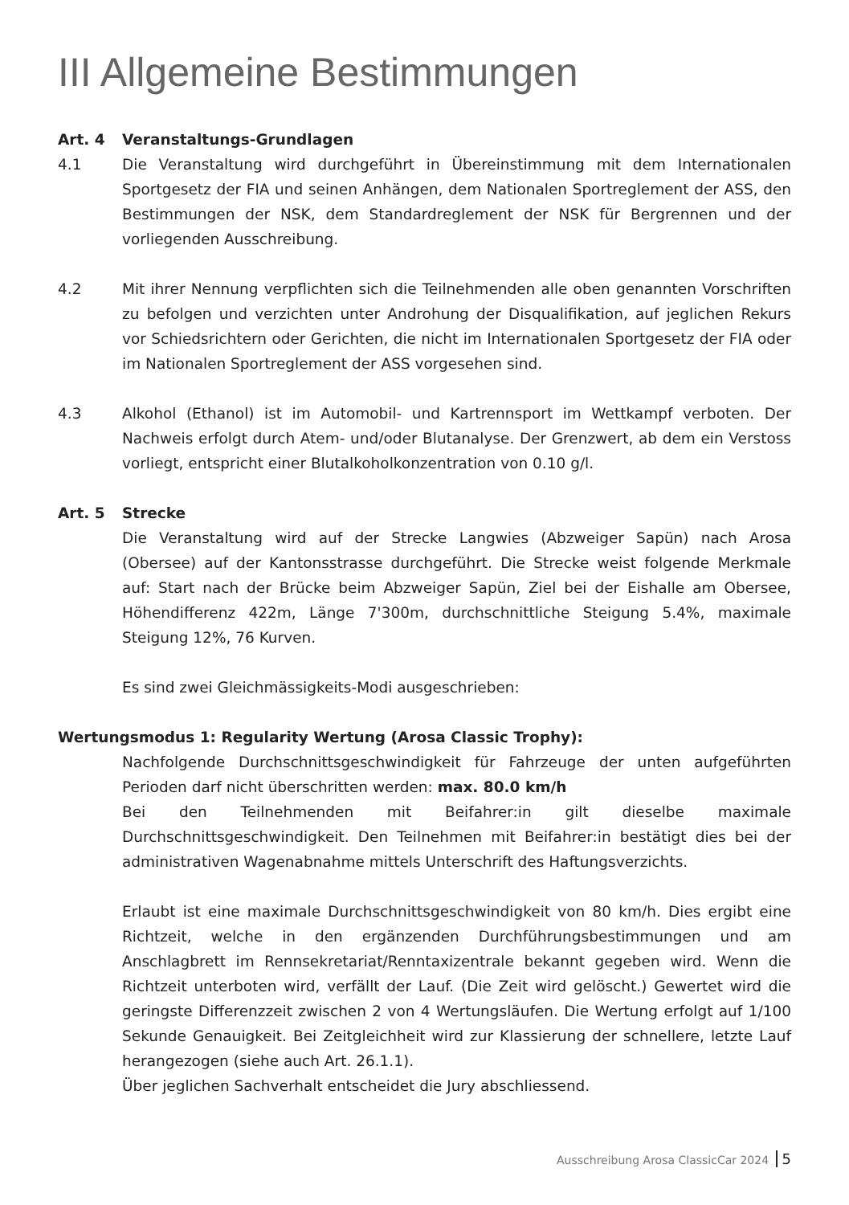III Allgemeine Bestimmungen
Art. 4 Veranstaltungs-Grundlagen
4.1 Die Veranstaltung wird durchgeführt in Übereinstimmung mit dem Internationalen Sportgesetz der FIA und seinen Anhängen, dem Nationalen Sportreglement der ASS, den Bestimmungen der NSK, dem Standardreglement der NSK für Bergrennen und der vorliegenden Ausschreibung.
4.2 Mit ihrer Nennung verpflichten sich die Teilnehmenden alle oben genannten Vorschriften zu befolgen und verzichten unter Androhung der Disqualifikation, auf jeglichen Rekurs vor Schiedsrichtern oder Gerichten, die nicht im Internationalen Sportgesetz der FIA oder im Nationalen Sportreglement der ASS vorgesehen sind.
4.3 Alkohol (Ethanol) ist im Automobil- und Kartrennsport im Wettkampf verboten. Der Nachweis erfolgt durch Atem- und/oder Blutanalyse. Der Grenzwert, ab dem ein Verstoss vorliegt, entspricht einer Blutalkoholkonzentration von 0.10 g/l.
Art. 5 Strecke
Die Veranstaltung wird auf der Strecke Langwies (Abzweiger Sapün) nach Arosa (Obersee) auf der Kantonsstrasse durchgeführt. Die Strecke weist folgende Merkmale auf: Start nach der Brücke beim Abzweiger Sapün, Ziel bei der Eishalle am Obersee, Höhendifferenz 422m, Länge 7'300m, durchschnittliche Steigung 5.4%, maximale Steigung 12%, 76 Kurven.
Es sind zwei Gleichmässigkeits-Modi ausgeschrieben:
Wertungsmodus 1: Regularity Wertung (Arosa Classic Trophy):
Nachfolgende Durchschnittsgeschwindigkeit für Fahrzeuge der unten aufgeführten Perioden darf nicht überschritten werden: max. 80.0 km/h
Bei den Teilnehmenden mit Beifahrer:in gilt dieselbe maximale Durchschnittsgeschwindigkeit. Den Teilnehmen mit Beifahrer:in bestätigt dies bei der administrativen Wagenabnahme mittels Unterschrift des Haftungsverzichts.
Erlaubt ist eine maximale Durchschnittsgeschwindigkeit von 80 km/h. Dies ergibt eine Richtzeit, welche in den ergänzenden Durchführungsbestimmungen und am Anschlagbrett im Rennsekretariat/Renntaxizentrale bekannt gegeben wird. Wenn die Richtzeit unterboten wird, verfällt der Lauf. (Die Zeit wird gelöscht.) Gewertet wird die geringste Differenzzeit zwischen 2 von 4 Wertungsläufen. Die Wertung erfolgt auf 1/100 Sekunde Genauigkeit. Bei Zeitgleichheit wird zur Klassierung der schnellere, letzte Lauf herangezogen (siehe auch Art. 26.1.1).
Über jeglichen Sachverhalt entscheidet die Jury abschliessend.
Ausschreibung Arosa ClassicCar 2024 5